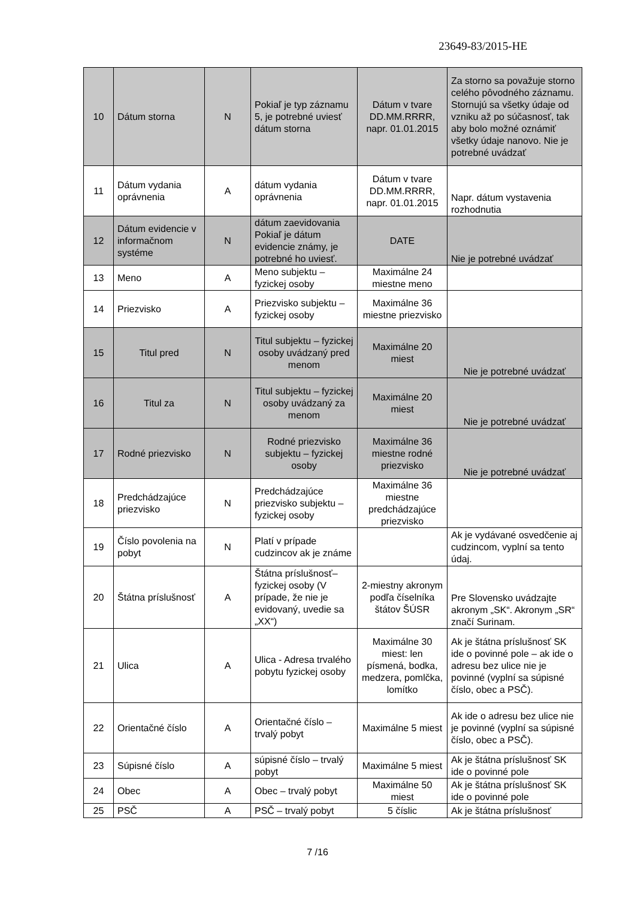23649-83/2015-HE
| 10 | Dátum storna | N | Pokiaľ je typ záznamu 5, je potrebné uviesť dátum storna | Dátum v tvare DD.MM.RRRR, napr. 01.01.2015 | Za storno sa považuje storno celého pôvodného záznamu. Stornujú sa všetky údaje od vzniku až po súčasnosť, tak aby bolo možné oznámiť všetky údaje nanovo. Nie je potrebné uvádzať |
| 11 | Dátum vydania oprávnenia | A | dátum vydania oprávnenia | Dátum v tvare DD.MM.RRRR, napr. 01.01.2015 | Napr. dátum vystavenia rozhodnutia |
| 12 | Dátum evidencie v informačnom systéme | N | dátum zaevidovania Pokiaľ je dátum evidencie známy, je potrebné ho uviesť. | DATE | Nie je potrebné uvádzať |
| 13 | Meno | A | Meno subjektu – fyzickej osoby | Maximálne 24 miestne meno | |
| 14 | Priezvisko | A | Priezvisko subjektu – fyzickej osoby | Maximálne 36 miestne priezvisko | |
| 15 | Titul pred | N | Titul subjektu – fyzickej osoby uvádzaný pred menom | Maximálne 20 miest | Nie je potrebné uvádzať |
| 16 | Titul za | N | Titul subjektu – fyzickej osoby uvádzaný za menom | Maximálne 20 miest | Nie je potrebné uvádzať |
| 17 | Rodné priezvisko | N | Rodné priezvisko subjektu – fyzickej osoby | Maximálne 36 miestne rodné priezvisko | Nie je potrebné uvádzať |
| 18 | Predchádzajúce priezvisko | N | Predchádzajúce priezvisko subjektu – fyzickej osoby | Maximálne 36 miestne predchádzajúce priezvisko | |
| 19 | Číslo povolenia na pobyt | N | Platí v prípade cudzincov ak je známe | | Ak je vydávané osvedčenie aj cudzincom, vyplní sa tento údaj. |
| 20 | Štátna príslušnosť | A | Štátna príslušnosť– fyzickej osoby (V prípade, že nie je evidovaný, uvedie sa „XX“) | 2-miestny akronym podľa číselníka štátov ŠÚSR | Pre Slovensko uvádzajte akronym „SK“. Akronym „SR“ značí Surinam. |
| 21 | Ulica | A | Ulica - Adresa trvalého pobytu fyzickej osoby | Maximálne 30 miest: len písmená, bodka, medzera, pomlčka, lomítko | Ak je štátna príslušnosť SK ide o povinné pole – ak ide o adresu bez ulice nie je povinné (vyplní sa súpisné číslo, obec a PSČ). |
| 22 | Orientačné číslo | A | Orientačné číslo – trvalý pobyt | Maximálne 5 miest | Ak ide o adresu bez ulice nie je povinné (vyplní sa súpisné číslo, obec a PSČ). |
| 23 | Súpisné číslo | A | súpisné číslo – trvalý pobyt | Maximálne 5 miest | Ak je štátna príslušnosť SK ide o povinné pole |
| 24 | Obec | A | Obec – trvalý pobyt | Maximálne 50 miest | Ak je štátna príslušnosť SK ide o povinné pole |
| 25 | PSČ | A | PSČ – trvalý pobyt | 5 číslic | Ak je štátna príslušnosť |
7 /16